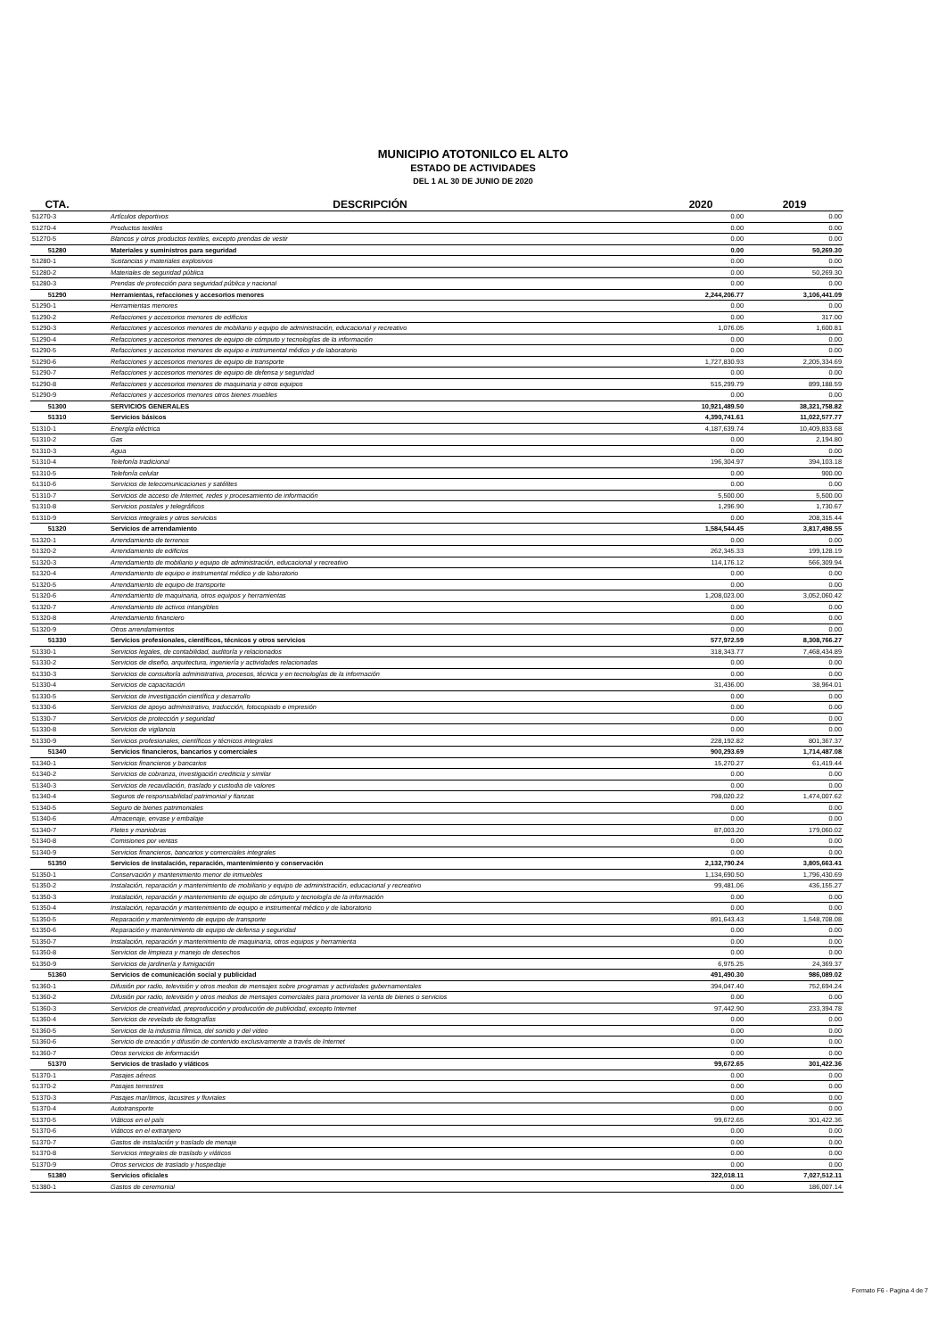MUNICIPIO ATOTONILCO EL ALTO
ESTADO DE ACTIVIDADES
DEL 1 AL 30 DE JUNIO DE 2020
| CTA. | DESCRIPCIÓN | 2020 | 2019 |
| --- | --- | --- | --- |
| 51270-3 | Artículos deportivos | 0.00 | 0.00 |
| 51270-4 | Productos textiles | 0.00 | 0.00 |
| 51270-5 | Blancos y otros productos textiles, excepto prendas de vestir | 0.00 | 0.00 |
| 51280 | Materiales y suministros para seguridad | 0.00 | 50,269.30 |
| 51280-1 | Sustancias y materiales explosivos | 0.00 | 0.00 |
| 51280-2 | Materiales de seguridad pública | 0.00 | 50,269.30 |
| 51280-3 | Prendas de protección para seguridad pública y nacional | 0.00 | 0.00 |
| 51290 | Herramientas, refacciones y accesorios menores | 2,244,206.77 | 3,106,441.09 |
| 51290-1 | Herramientas menores | 0.00 | 0.00 |
| 51290-2 | Refacciones y accesorios menores de edificios | 0.00 | 317.00 |
| 51290-3 | Refacciones y accesorios menores de mobiliario y equipo de administración, educacional y recreativo | 1,076.05 | 1,600.81 |
| 51290-4 | Refacciones y accesorios menores de equipo de cómputo y tecnologías de la información | 0.00 | 0.00 |
| 51290-5 | Refacciones y accesorios menores de equipo e instrumental médico y de laboratorio | 0.00 | 0.00 |
| 51290-6 | Refacciones y accesorios menores de equipo de transporte | 1,727,830.93 | 2,205,334.69 |
| 51290-7 | Refacciones y accesorios menores de equipo de defensa y seguridad | 0.00 | 0.00 |
| 51290-8 | Refacciones y accesorios menores de maquinaria y otros equipos | 515,299.79 | 899,188.59 |
| 51290-9 | Refacciones y accesorios menores otros bienes muebles | 0.00 | 0.00 |
| 51300 | SERVICIOS GENERALES | 10,921,489.50 | 38,321,758.82 |
| 51310 | Servicios básicos | 4,390,741.61 | 11,022,577.77 |
| 51310-1 | Energía eléctrica | 4,187,639.74 | 10,409,833.68 |
| 51310-2 | Gas | 0.00 | 2,194.80 |
| 51310-3 | Agua | 0.00 | 0.00 |
| 51310-4 | Telefonía tradicional | 196,304.97 | 394,103.18 |
| 51310-5 | Telefonía celular | 0.00 | 900.00 |
| 51310-6 | Servicios de telecomunicaciones y satélites | 0.00 | 0.00 |
| 51310-7 | Servicios de acceso de Internet, redes y procesamiento de información | 5,500.00 | 5,500.00 |
| 51310-8 | Servicios postales y telegráficos | 1,296.90 | 1,730.67 |
| 51310-9 | Servicios integrales y otros servicios | 0.00 | 208,315.44 |
| 51320 | Servicios de arrendamiento | 1,584,544.45 | 3,817,498.55 |
| 51320-1 | Arrendamiento de terrenos | 0.00 | 0.00 |
| 51320-2 | Arrendamiento de edificios | 262,345.33 | 199,128.19 |
| 51320-3 | Arrendamiento de mobiliario y equipo de administración, educacional y recreativo | 114,176.12 | 566,309.94 |
| 51320-4 | Arrendamiento de equipo e instrumental médico y de laboratorio | 0.00 | 0.00 |
| 51320-5 | Arrendamiento de equipo de transporte | 0.00 | 0.00 |
| 51320-6 | Arrendamiento de maquinaria, otros equipos y herramientas | 1,208,023.00 | 3,052,060.42 |
| 51320-7 | Arrendamiento de activos intangibles | 0.00 | 0.00 |
| 51320-8 | Arrendamiento financiero | 0.00 | 0.00 |
| 51320-9 | Otros arrendamientos | 0.00 | 0.00 |
| 51330 | Servicios profesionales, científicos, técnicos y otros servicios | 577,972.59 | 8,308,766.27 |
| 51330-1 | Servicios legales, de contabilidad, auditoría y relacionados | 318,343.77 | 7,468,434.89 |
| 51330-2 | Servicios de diseño, arquitectura, ingeniería y actividades relacionadas | 0.00 | 0.00 |
| 51330-3 | Servicios de consultoría administrativa, procesos, técnica y en tecnologías de la información | 0.00 | 0.00 |
| 51330-4 | Servicios de capacitación | 31,436.00 | 38,964.01 |
| 51330-5 | Servicios de investigación científica y desarrollo | 0.00 | 0.00 |
| 51330-6 | Servicios de apoyo administrativo, traducción, fotocopiado e impresión | 0.00 | 0.00 |
| 51330-7 | Servicios de protección y seguridad | 0.00 | 0.00 |
| 51330-8 | Servicios de vigilancia | 0.00 | 0.00 |
| 51330-9 | Servicios profesionales, científicos y técnicos integrales | 228,192.82 | 801,367.37 |
| 51340 | Servicios financieros, bancarios y comerciales | 900,293.69 | 1,714,487.08 |
| 51340-1 | Servicios financieros y bancarios | 15,270.27 | 61,419.44 |
| 51340-2 | Servicios de cobranza, investigación crediticia y similar | 0.00 | 0.00 |
| 51340-3 | Servicios de recaudación, traslado y custodia de valores | 0.00 | 0.00 |
| 51340-4 | Seguros de responsabilidad patrimonial y fianzas | 798,020.22 | 1,474,007.62 |
| 51340-5 | Seguro de bienes patrimoniales | 0.00 | 0.00 |
| 51340-6 | Almacenaje, envase y embalaje | 0.00 | 0.00 |
| 51340-7 | Fletes y maniobras | 87,003.20 | 179,060.02 |
| 51340-8 | Comisiones por ventas | 0.00 | 0.00 |
| 51340-9 | Servicios financieros, bancarios y comerciales integrales | 0.00 | 0.00 |
| 51350 | Servicios de instalación, reparación, mantenimiento y conservación | 2,132,790.24 | 3,805,663.41 |
| 51350-1 | Conservación y mantenimiento menor de inmuebles | 1,134,690.50 | 1,796,430.69 |
| 51350-2 | Instalación, reparación y mantenimiento de mobiliario y equipo de administración, educacional y recreativo | 99,481.06 | 436,155.27 |
| 51350-3 | Instalación, reparación y mantenimiento de equipo de cómputo y tecnología de la información | 0.00 | 0.00 |
| 51350-4 | Instalación, reparación y mantenimiento de equipo e instrumental médico y de laboratorio | 0.00 | 0.00 |
| 51350-5 | Reparación y mantenimiento de equipo de transporte | 891,643.43 | 1,548,708.08 |
| 51350-6 | Reparación y mantenimiento de equipo de defensa y seguridad | 0.00 | 0.00 |
| 51350-7 | Instalación, reparación y mantenimiento de maquinaria, otros equipos y herramienta | 0.00 | 0.00 |
| 51350-8 | Servicios de limpieza y manejo de desechos | 0.00 | 0.00 |
| 51350-9 | Servicios de jardinería y fumigación | 6,975.25 | 24,369.37 |
| 51360 | Servicios de comunicación social y publicidad | 491,490.30 | 986,089.02 |
| 51360-1 | Difusión por radio, televisión y otros medios de mensajes sobre programas y actividades gubernamentales | 394,047.40 | 752,694.24 |
| 51360-2 | Difusión por radio, televisión y otros medios de mensajes comerciales para promover la venta de bienes o servicios | 0.00 | 0.00 |
| 51360-3 | Servicios de creatividad, preproducción y producción de publicidad, excepto Internet | 97,442.90 | 233,394.78 |
| 51360-4 | Servicios de revelado de fotografías | 0.00 | 0.00 |
| 51360-5 | Servicios de la industria fílmica, del sonido y del video | 0.00 | 0.00 |
| 51360-6 | Servicio de creación y difusión de contenido exclusivamente a través de Internet | 0.00 | 0.00 |
| 51360-7 | Otros servicios de información | 0.00 | 0.00 |
| 51370 | Servicios de traslado y viáticos | 99,672.65 | 301,422.36 |
| 51370-1 | Pasajes aéreos | 0.00 | 0.00 |
| 51370-2 | Pasajes terrestres | 0.00 | 0.00 |
| 51370-3 | Pasajes marítimos, lacustres y fluviales | 0.00 | 0.00 |
| 51370-4 | Autotransporte | 0.00 | 0.00 |
| 51370-5 | Viáticos en el país | 99,672.65 | 301,422.36 |
| 51370-6 | Viáticos en el extranjero | 0.00 | 0.00 |
| 51370-7 | Gastos de instalación y traslado de menaje | 0.00 | 0.00 |
| 51370-8 | Servicios integrales de traslado y viáticos | 0.00 | 0.00 |
| 51370-9 | Otros servicios de traslado y hospedaje | 0.00 | 0.00 |
| 51380 | Servicios oficiales | 322,018.11 | 7,027,512.11 |
| 51380-1 | Gastos de ceremonial | 0.00 | 186,007.14 |
Formato F6 - Pagina 4 de 7